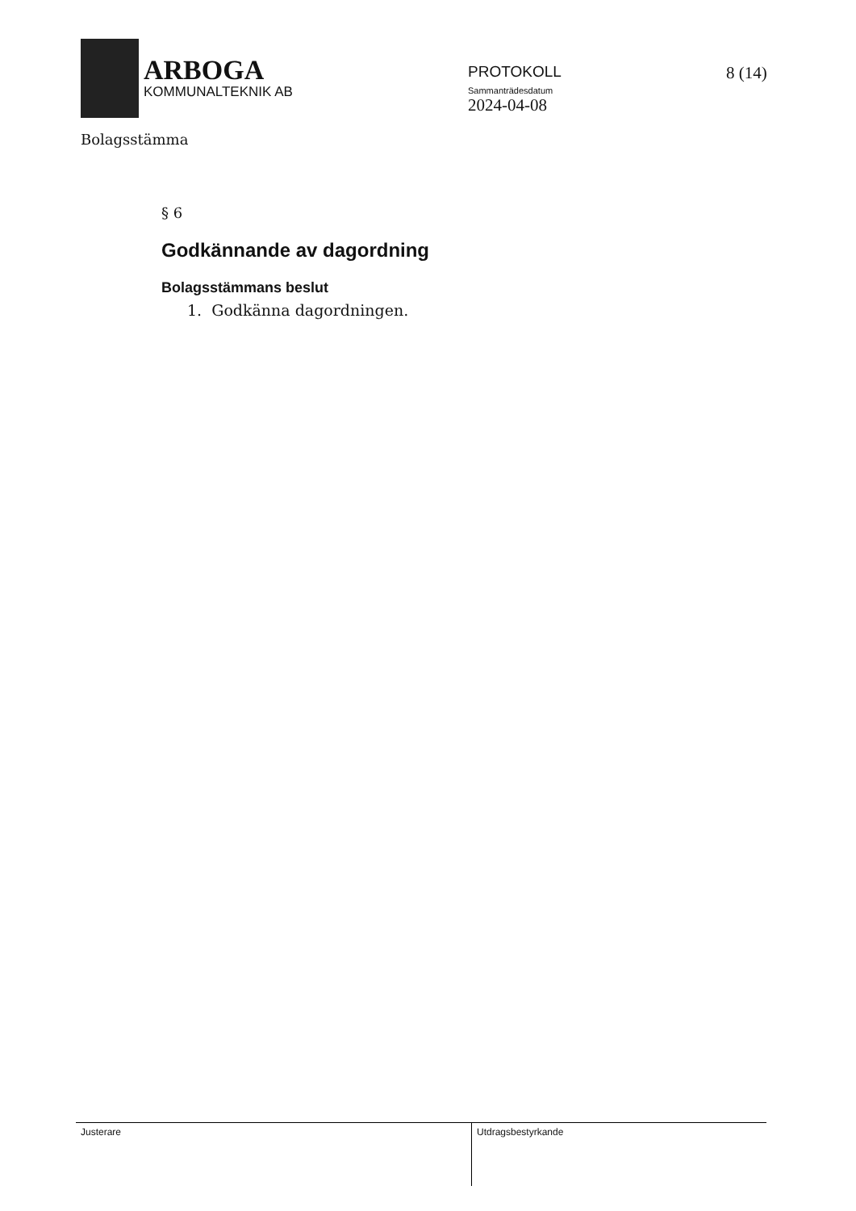ARBOGA
KOMMUNALTEKNIK AB
PROTOKOLL
Sammanträdesdatum
2024-04-08
8 (14)
Bolagsstämma
§ 6
Godkännande av dagordning
Bolagsstämmans beslut
1. Godkänna dagordningen.
Justerare
Utdragsbestyrkande